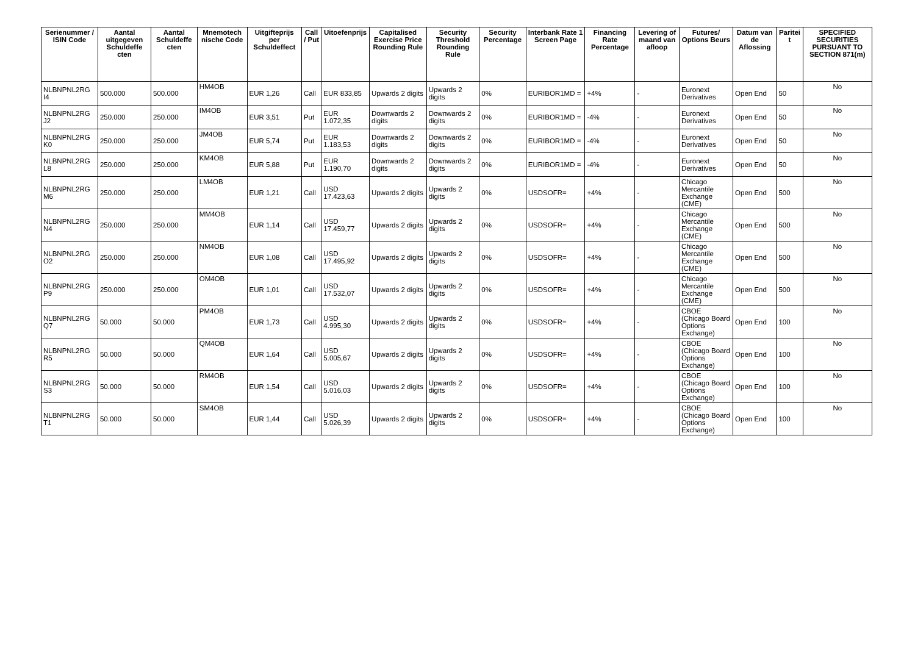| Serienummer / ISIN Code | Aantal uitgegeven Schuldeffe cten | Aantal Schuldeffe cten | Mnemotech nische Code | Uitgifteprijs per Schuldeffect | Call / Put | Uitoefenprijs | Capitalised Exercise Price Rounding Rule | Security Threshold Rounding Rule | Security Percentage | Interbank Rate 1 Screen Page | Financing Rate Percentage | Levering of maand van afloop | Futures/ Options Beurs | Datum van de Aflossing | Paritei t | SPECIFIED SECURITIES PURSUANT TO SECTION 871(m) |
| --- | --- | --- | --- | --- | --- | --- | --- | --- | --- | --- | --- | --- | --- | --- | --- | --- |
| NLBNPNL2RG I4 | 500.000 | 500.000 | HM4OB | EUR 1,26 | Call | EUR 833,85 | Upwards 2 digits | Upwards 2 digits | 0% | EURIBOR1MD = | +4% | - | Euronext Derivatives | Open End | 50 | No |
| NLBNPNL2RG J2 | 250.000 | 250.000 | IM4OB | EUR 3,51 | Put | EUR 1.072,35 | Downwards 2 digits | Downwards 2 digits | 0% | EURIBOR1MD = | -4% | - | Euronext Derivatives | Open End | 50 | No |
| NLBNPNL2RG K0 | 250.000 | 250.000 | JM4OB | EUR 5,74 | Put | EUR 1.183,53 | Downwards 2 digits | Downwards 2 digits | 0% | EURIBOR1MD = | -4% | - | Euronext Derivatives | Open End | 50 | No |
| NLBNPNL2RG L8 | 250.000 | 250.000 | KM4OB | EUR 5,88 | Put | EUR 1.190,70 | Downwards 2 digits | Downwards 2 digits | 0% | EURIBOR1MD = | -4% | - | Euronext Derivatives | Open End | 50 | No |
| NLBNPNL2RG M6 | 250.000 | 250.000 | LM4OB | EUR 1,21 | Call | USD 17.423,63 | Upwards 2 digits | Upwards 2 digits | 0% | USDSOFR= | +4% | - | Chicago Mercantile Exchange (CME) | Open End | 500 | No |
| NLBNPNL2RG N4 | 250.000 | 250.000 | MM4OB | EUR 1,14 | Call | USD 17.459,77 | Upwards 2 digits | Upwards 2 digits | 0% | USDSOFR= | +4% | - | Chicago Mercantile Exchange (CME) | Open End | 500 | No |
| NLBNPNL2RG O2 | 250.000 | 250.000 | NM4OB | EUR 1,08 | Call | USD 17.495,92 | Upwards 2 digits | Upwards 2 digits | 0% | USDSOFR= | +4% | - | Chicago Mercantile Exchange (CME) | Open End | 500 | No |
| NLBNPNL2RG P9 | 250.000 | 250.000 | OM4OB | EUR 1,01 | Call | USD 17.532,07 | Upwards 2 digits | Upwards 2 digits | 0% | USDSOFR= | +4% | - | Chicago Mercantile Exchange (CME) | Open End | 500 | No |
| NLBNPNL2RG Q7 | 50.000 | 50.000 | PM4OB | EUR 1,73 | Call | USD 4.995,30 | Upwards 2 digits | Upwards 2 digits | 0% | USDSOFR= | +4% | - | CBOE (Chicago Board Options Exchange) | Open End | 100 | No |
| NLBNPNL2RG R5 | 50.000 | 50.000 | QM4OB | EUR 1,64 | Call | USD 5.005,67 | Upwards 2 digits | Upwards 2 digits | 0% | USDSOFR= | +4% | - | CBOE (Chicago Board Options Exchange) | Open End | 100 | No |
| NLBNPNL2RG S3 | 50.000 | 50.000 | RM4OB | EUR 1,54 | Call | USD 5.016,03 | Upwards 2 digits | Upwards 2 digits | 0% | USDSOFR= | +4% | - | CBOE (Chicago Board Options Exchange) | Open End | 100 | No |
| NLBNPNL2RG T1 | 50.000 | 50.000 | SM4OB | EUR 1,44 | Call | USD 5.026,39 | Upwards 2 digits | Upwards 2 digits | 0% | USDSOFR= | +4% | - | CBOE (Chicago Board Options Exchange) | Open End | 100 | No |